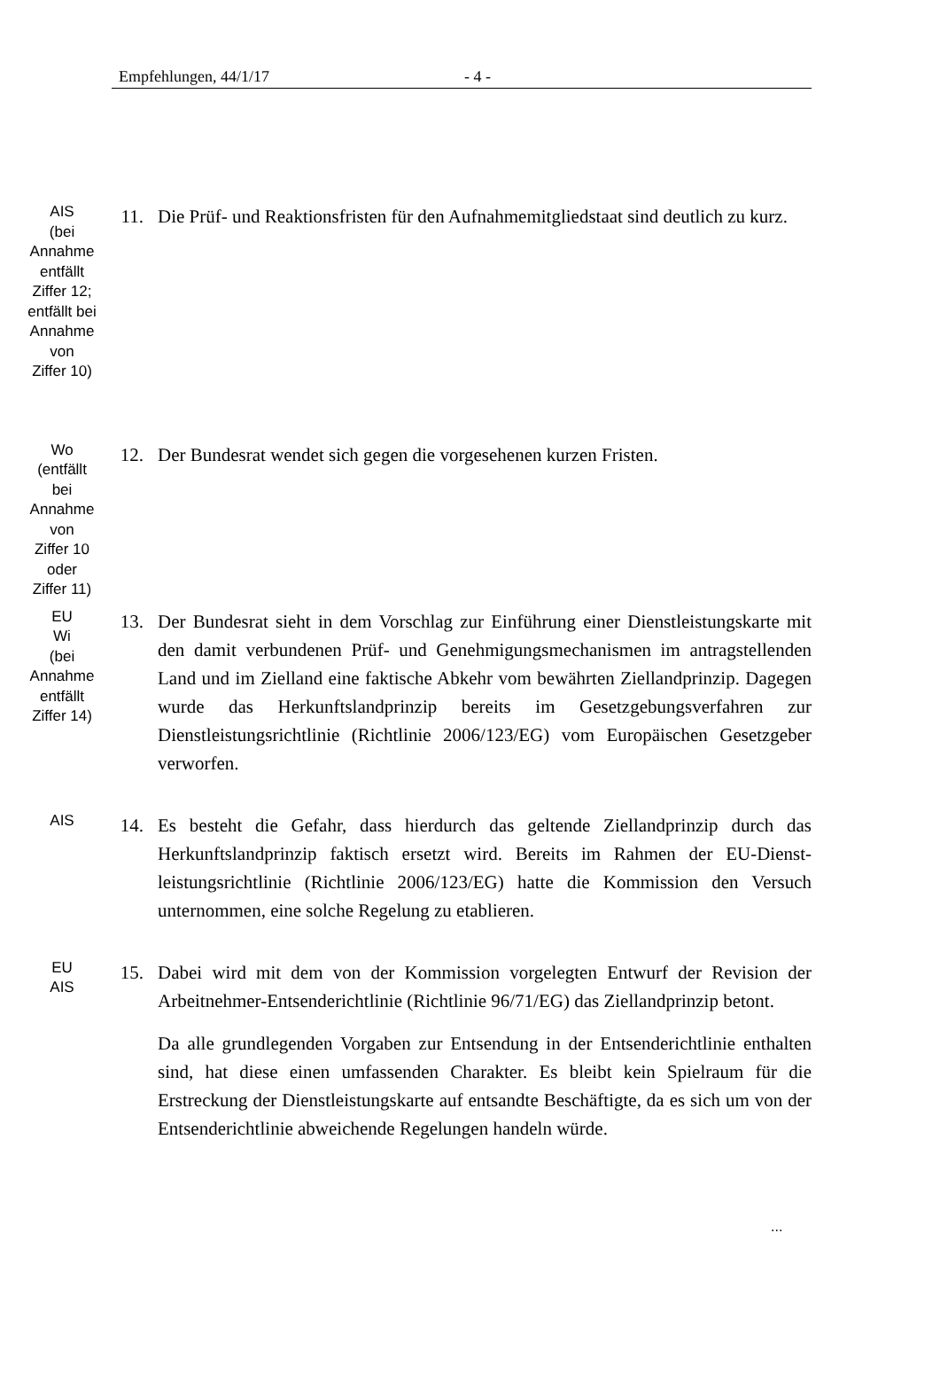Empfehlungen, 44/1/17 - 4 -
AIS
(bei
Annahme
entfällt
Ziffer 12;
entfällt bei
Annahme
von
Ziffer 10)
11. Die Prüf- und Reaktionsfristen für den Aufnahmemitgliedstaat sind deutlich zu kurz.
Wo
(entfällt
bei
Annahme
von
Ziffer 10
oder
Ziffer 11)
12. Der Bundesrat wendet sich gegen die vorgesehenen kurzen Fristen.
EU
Wi
(bei
Annahme
entfällt
Ziffer 14)
13. Der Bundesrat sieht in dem Vorschlag zur Einführung einer Dienstleistungs­karte mit den damit verbundenen Prüf- und Genehmigungsmechanismen im antragstellenden Land und im Zielland eine faktische Abkehr vom bewährten Ziellandprinzip. Dagegen wurde das Herkunftslandprinzip bereits im Gesetz­gebungsverfahren zur Dienstleistungsrichtlinie (Richtlinie 2006/123/EG) vom Europäischen Gesetzgeber verworfen.
AIS
14. Es besteht die Gefahr, dass hierdurch das geltende Ziellandprinzip durch das Herkunftslandprinzip faktisch ersetzt wird. Bereits im Rahmen der EU-Dienst­leistungsrichtlinie (Richtlinie 2006/123/EG) hatte die Kommission den Versuch unternommen, eine solche Regelung zu etablieren.
EU
AIS
15. Dabei wird mit dem von der Kommission vorgelegten Entwurf der Revision der Arbeitnehmer-Entsenderichtlinie (Richtlinie 96/71/EG) das Zielland­prinzip betont.
Da alle grundlegenden Vorgaben zur Entsendung in der Entsenderichtlinie enthalten sind, hat diese einen umfassenden Charakter. Es bleibt kein Spiel­raum für die Erstreckung der Dienstleistungskarte auf entsandte Beschäftigte, da es sich um von der Entsenderichtlinie abweichende Regelungen handeln würde.
...